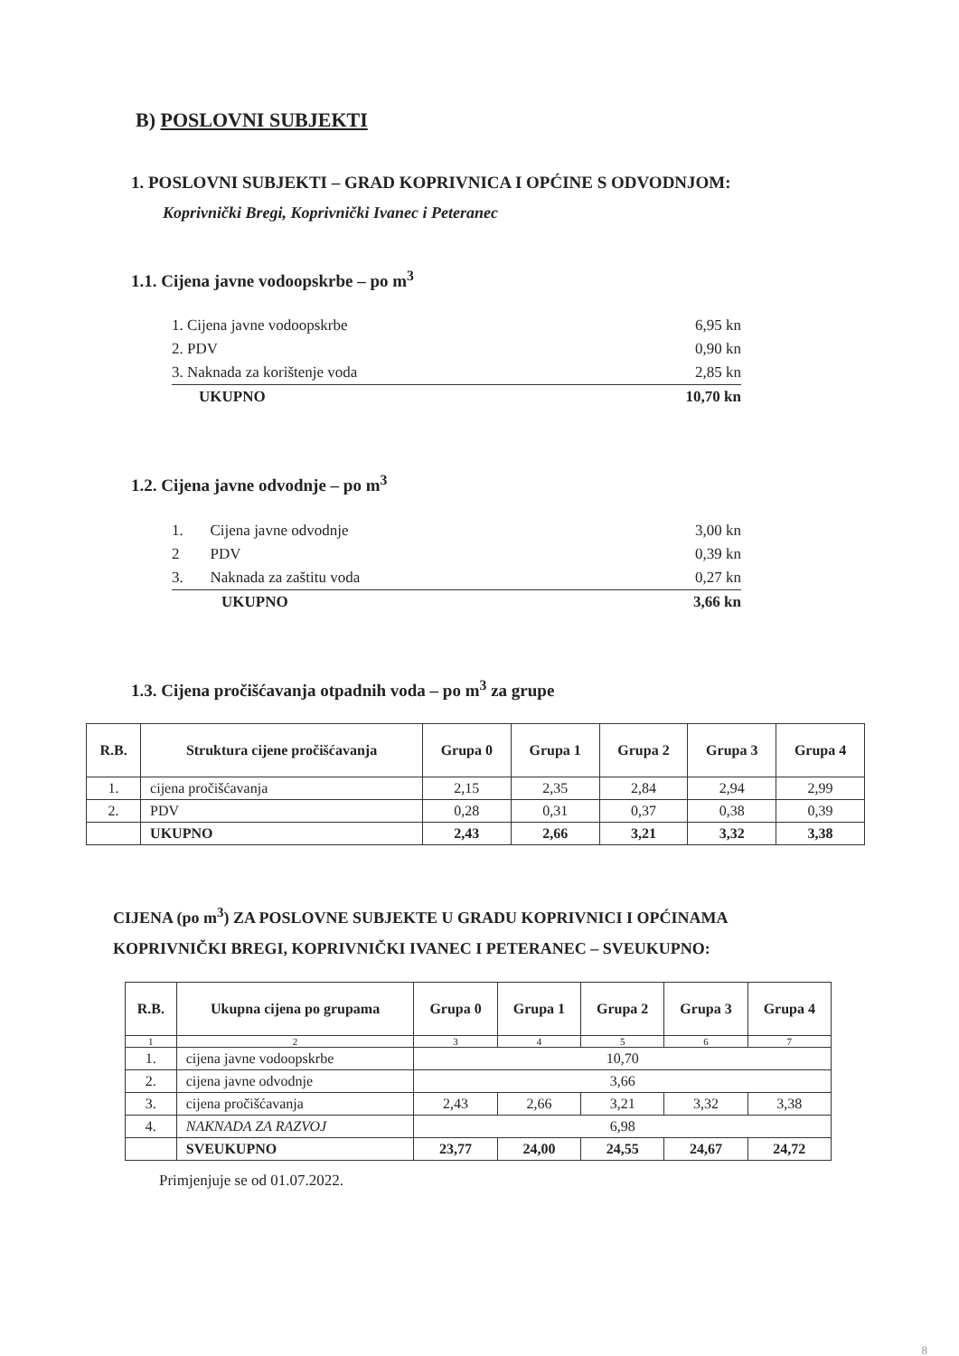B) POSLOVNI SUBJEKTI
1. POSLOVNI SUBJEKTI – GRAD KOPRIVNICA I OPĆINE S ODVODNJOM:
Koprivnički Bregi, Koprivnički Ivanec i Peteranec
1.1. Cijena javne vodoopskrbe – po m<sup>3</sup>
| 1. Cijena javne vodoopskrbe | 6,95 kn |
| 2. PDV | 0,90 kn |
| 3. Naknada za korištenje voda | 2,85 kn |
| UKUPNO | 10,70 kn |
1.2. Cijena javne odvodnje – po m<sup>3</sup>
| 1. Cijena javne odvodnje | 3,00 kn |
| 2 PDV | 0,39 kn |
| 3. Naknada za zaštitu voda | 0,27 kn |
| UKUPNO | 3,66 kn |
1.3. Cijena pročišćavanja otpadnih voda – po m<sup>3</sup> za grupe
| R.B. | Struktura cijene pročišćavanja | Grupa 0 | Grupa 1 | Grupa 2 | Grupa 3 | Grupa 4 |
| --- | --- | --- | --- | --- | --- | --- |
| 1. | cijena pročišćavanja | 2,15 | 2,35 | 2,84 | 2,94 | 2,99 |
| 2. | PDV | 0,28 | 0,31 | 0,37 | 0,38 | 0,39 |
| | UKUPNO | 2,43 | 2,66 | 3,21 | 3,32 | 3,38 |
CIJENA (po m<sup>3</sup>) ZA POSLOVNE SUBJEKTE U GRADU KOPRIVNICI I OPĆINAMA
KOPRIVNIČKI BREGI, KOPRIVNIČKI IVANEC I PETERANEC – SVEUKUPNO:
| R.B. | Ukupna cijena po grupama | Grupa 0 | Grupa 1 | Grupa 2 | Grupa 3 | Grupa 4 |
| --- | --- | --- | --- | --- | --- | --- |
| 1 | 2 | 3 | 4 | 5 | 6 | 7 |
| 1. | cijena javne vodoopskrbe | 10,70 | | | | |
| 2. | cijena javne odvodnje | 3,66 | | | | |
| 3. | cijena pročišćavanja | 2,43 | 2,66 | 3,21 | 3,32 | 3,38 |
| 4. | NAKNADA ZA RAZVOJ | 6,98 | | | | |
| | SVEUKUPNO | 23,77 | 24,00 | 24,55 | 24,67 | 24,72 |
Primjenjuje se od 01.07.2022.
8